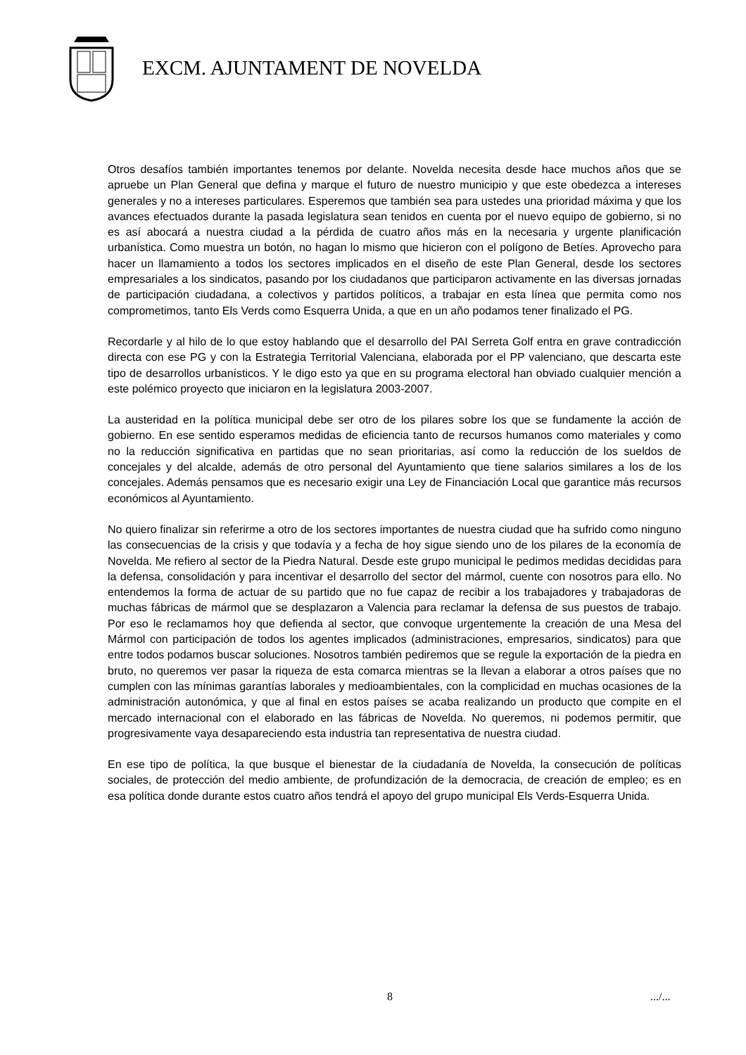EXCM. AJUNTAMENT DE NOVELDA
Otros desafíos también importantes tenemos por delante. Novelda necesita desde hace muchos años que se apruebe un Plan General que defina y marque el futuro de nuestro municipio y que este obedezca a intereses generales y no a intereses particulares. Esperemos que también sea para ustedes una prioridad máxima y que los avances efectuados durante la pasada legislatura sean tenidos en cuenta por el nuevo equipo de gobierno, si no es así abocará a nuestra ciudad a la pérdida de cuatro años más en la necesaria y urgente planificación urbanística. Como muestra un botón, no hagan lo mismo que hicieron con el polígono de Betíes. Aprovecho para hacer un llamamiento a todos los sectores implicados en el diseño de este Plan General, desde los sectores empresariales a los sindicatos, pasando por los ciudadanos que participaron activamente en las diversas jornadas de participación ciudadana, a colectivos y partidos políticos, a trabajar en esta línea que permita como nos comprometimos, tanto Els Verds como Esquerra Unida, a que en un año podamos tener finalizado el PG.
Recordarle y al hilo de lo que estoy hablando que el desarrollo del PAI Serreta Golf entra en grave contradicción directa con ese PG y con la Estrategia Territorial Valenciana, elaborada por el PP valenciano, que descarta este tipo de desarrollos urbanísticos. Y le digo esto ya que en su programa electoral han obviado cualquier mención a este polémico proyecto que iniciaron en la legislatura 2003-2007.
La austeridad en la política municipal debe ser otro de los pilares sobre los que se fundamente la acción de gobierno. En ese sentido esperamos medidas de eficiencia tanto de recursos humanos como materiales y como no la reducción significativa en partidas que no sean prioritarias, así como la reducción de los sueldos de concejales y del alcalde, además de otro personal del Ayuntamiento que tiene salarios similares a los de los concejales. Además pensamos que es necesario exigir una Ley de Financiación Local que garantice más recursos económicos al Ayuntamiento.
No quiero finalizar sin referirme a otro de los sectores importantes de nuestra ciudad que ha sufrido como ninguno las consecuencias de la crisis y que todavía y a fecha de hoy sigue siendo uno de los pilares de la economía de Novelda. Me refiero al sector de la Piedra Natural. Desde este grupo municipal le pedimos medidas decididas para la defensa, consolidación y para incentivar el desarrollo del sector del mármol, cuente con nosotros para ello. No entendemos la forma de actuar de su partido que no fue capaz de recibir a los trabajadores y trabajadoras de muchas fábricas de mármol que se desplazaron a Valencia para reclamar la defensa de sus puestos de trabajo. Por eso le reclamamos hoy que defienda al sector, que convoque urgentemente la creación de una Mesa del Mármol con participación de todos los agentes implicados (administraciones, empresarios, sindicatos) para que entre todos podamos buscar soluciones. Nosotros también pediremos que se regule la exportación de la piedra en bruto, no queremos ver pasar la riqueza de esta comarca mientras se la llevan a elaborar a otros países que no cumplen con las mínimas garantías laborales y medioambientales, con la complicidad en muchas ocasiones de la administración autonómica, y que al final en estos países se acaba realizando un producto que compite en el mercado internacional con el elaborado en las fábricas de Novelda. No queremos, ni podemos permitir, que progresivamente vaya desapareciendo esta industria tan representativa de nuestra ciudad.
En ese tipo de política, la que busque el bienestar de la ciudadanía de Novelda, la consecución de políticas sociales, de protección del medio ambiente, de profundización de la democracia, de creación de empleo; es en esa política donde durante estos cuatro años tendrá el apoyo del grupo municipal Els Verds-Esquerra Unida.
8 .../...